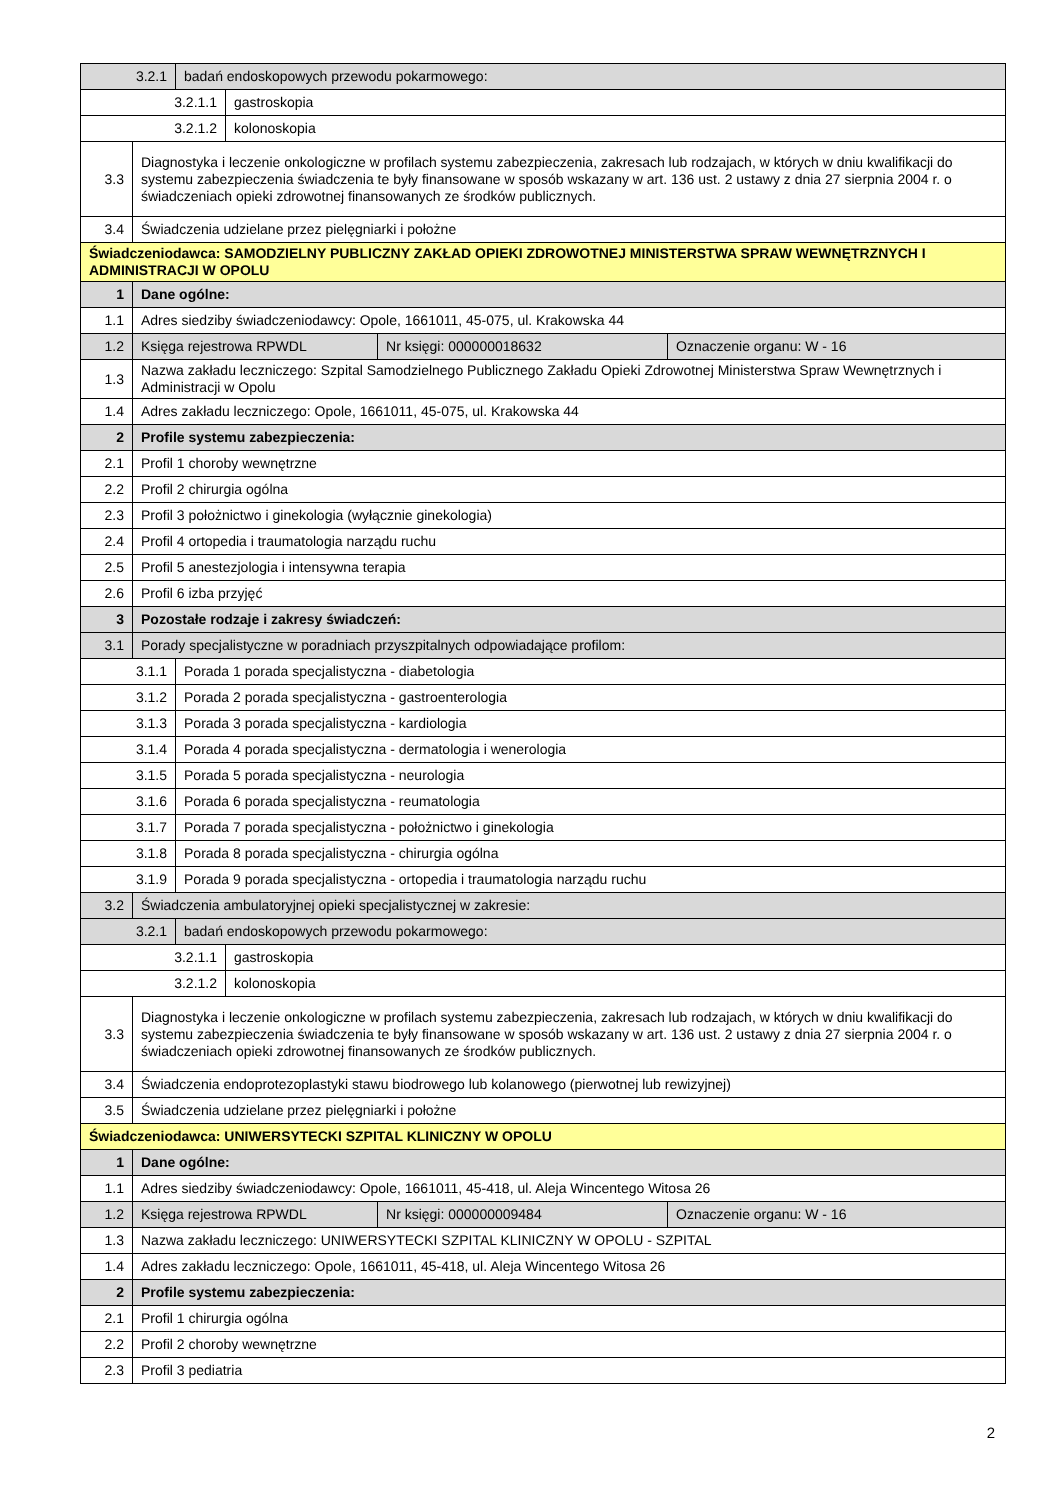| 3.2.1 | | badań endoskopowych przewodu pokarmowego: | | | |
| 3.2.1.1 | | | gastroskopia | | |
| 3.2.1.2 | | | kolonoskopia | | |
| 3.3 | Diagnostyka i leczenie onkologiczne w profilach systemu zabezpieczenia, zakresach lub rodzajach, w których w dniu kwalifikacji do systemu zabezpieczenia świadczenia te były finansowane w sposób wskazany w art. 136 ust. 2 ustawy z dnia 27 sierpnia 2004 r. o świadczeniach opieki zdrowotnej finansowanych ze środków publicznych. | | | | |
| 3.4 | Świadczenia udzielane przez pielęgniarki i położne | | | | |
| Świadczeniodawca: SAMODZIELNY PUBLICZNY ZAKŁAD OPIEKI ZDROWOTNEJ MINISTERSTWA SPRAW WEWNĘTRZNYCH I ADMINISTRACJI W OPOLU | | | | | |
| 1 | Dane ogólne: | | | | |
| 1.1 | Adres siedziby świadczeniodawcy: Opole, 1661011, 45-075, ul. Krakowska 44 | | | | |
| 1.2 | Księga rejestrowa RPWDL | | | Nr księgi: 000000018632 | Oznaczenie organu: W - 16 |
| 1.3 | Nazwa zakładu leczniczego: Szpital Samodzielnego Publicznego Zakładu Opieki Zdrowotnej Ministerstwa Spraw Wewnętrznych i Administracji w Opolu | | | | |
| 1.4 | Adres zakładu leczniczego: Opole, 1661011, 45-075, ul. Krakowska 44 | | | | |
| 2 | Profile systemu zabezpieczenia: | | | | |
| 2.1 | Profil 1 choroby wewnętrzne | | | | |
| 2.2 | Profil 2 chirurgia ogólna | | | | |
| 2.3 | Profil 3 położnictwo i ginekologia (wyłącznie ginekologia) | | | | |
| 2.4 | Profil 4 ortopedia i traumatologia narządu ruchu | | | | |
| 2.5 | Profil 5 anestezjologia i intensywna terapia | | | | |
| 2.6 | Profil 6 izba przyjęć | | | | |
| 3 | Pozostałe rodzaje i zakresy świadczeń: | | | | |
| 3.1 | Porady specjalistyczne w poradniach przyszpitalnych odpowiadające profilom: | | | | |
| 3.1.1 | | Porada 1 porada specjalistyczna - diabetologia | | | |
| 3.1.2 | | Porada 2 porada specjalistyczna - gastroenterologia | | | |
| 3.1.3 | | Porada 3 porada specjalistyczna - kardiologia | | | |
| 3.1.4 | | Porada 4 porada specjalistyczna - dermatologia i wenerologia | | | |
| 3.1.5 | | Porada 5 porada specjalistyczna - neurologia | | | |
| 3.1.6 | | Porada 6 porada specjalistyczna - reumatologia | | | |
| 3.1.7 | | Porada 7 porada specjalistyczna - położnictwo i ginekologia | | | |
| 3.1.8 | | Porada 8 porada specjalistyczna - chirurgia ogólna | | | |
| 3.1.9 | | Porada 9 porada specjalistyczna - ortopedia i traumatologia narządu ruchu | | | |
| 3.2 | Świadczenia ambulatoryjnej opieki specjalistycznej w zakresie: | | | | |
| 3.2.1 | | badań endoskopowych przewodu pokarmowego: | | | |
| 3.2.1.1 | | | gastroskopia | | |
| 3.2.1.2 | | | kolonoskopia | | |
| 3.3 | Diagnostyka i leczenie onkologiczne w profilach systemu zabezpieczenia, zakresach lub rodzajach, w których w dniu kwalifikacji do systemu zabezpieczenia świadczenia te były finansowane w sposób wskazany w art. 136 ust. 2 ustawy z dnia 27 sierpnia 2004 r. o świadczeniach opieki zdrowotnej finansowanych ze środków publicznych. | | | | |
| 3.4 | Świadczenia endoprotezoplastyki stawu biodrowego lub kolanowego (pierwotnej lub rewizyjnej) | | | | |
| 3.5 | Świadczenia udzielane przez pielęgniarki i położne | | | | |
| Świadczeniodawca: UNIWERSYTECKI SZPITAL KLINICZNY W OPOLU | | | | | |
| 1 | Dane ogólne: | | | | |
| 1.1 | Adres siedziby świadczeniodawcy: Opole, 1661011, 45-418, ul. Aleja Wincentego Witosa 26 | | | | |
| 1.2 | Księga rejestrowa RPWDL | | | Nr księgi: 000000009484 | Oznaczenie organu: W - 16 |
| 1.3 | Nazwa zakładu leczniczego: UNIWERSYTECKI SZPITAL KLINICZNY W OPOLU - SZPITAL | | | | |
| 1.4 | Adres zakładu leczniczego: Opole, 1661011, 45-418, ul. Aleja Wincentego Witosa 26 | | | | |
| 2 | Profile systemu zabezpieczenia: | | | | |
| 2.1 | Profil 1 chirurgia ogólna | | | | |
| 2.2 | Profil 2 choroby wewnętrzne | | | | |
| 2.3 | Profil 3 pediatria | | | | |
2